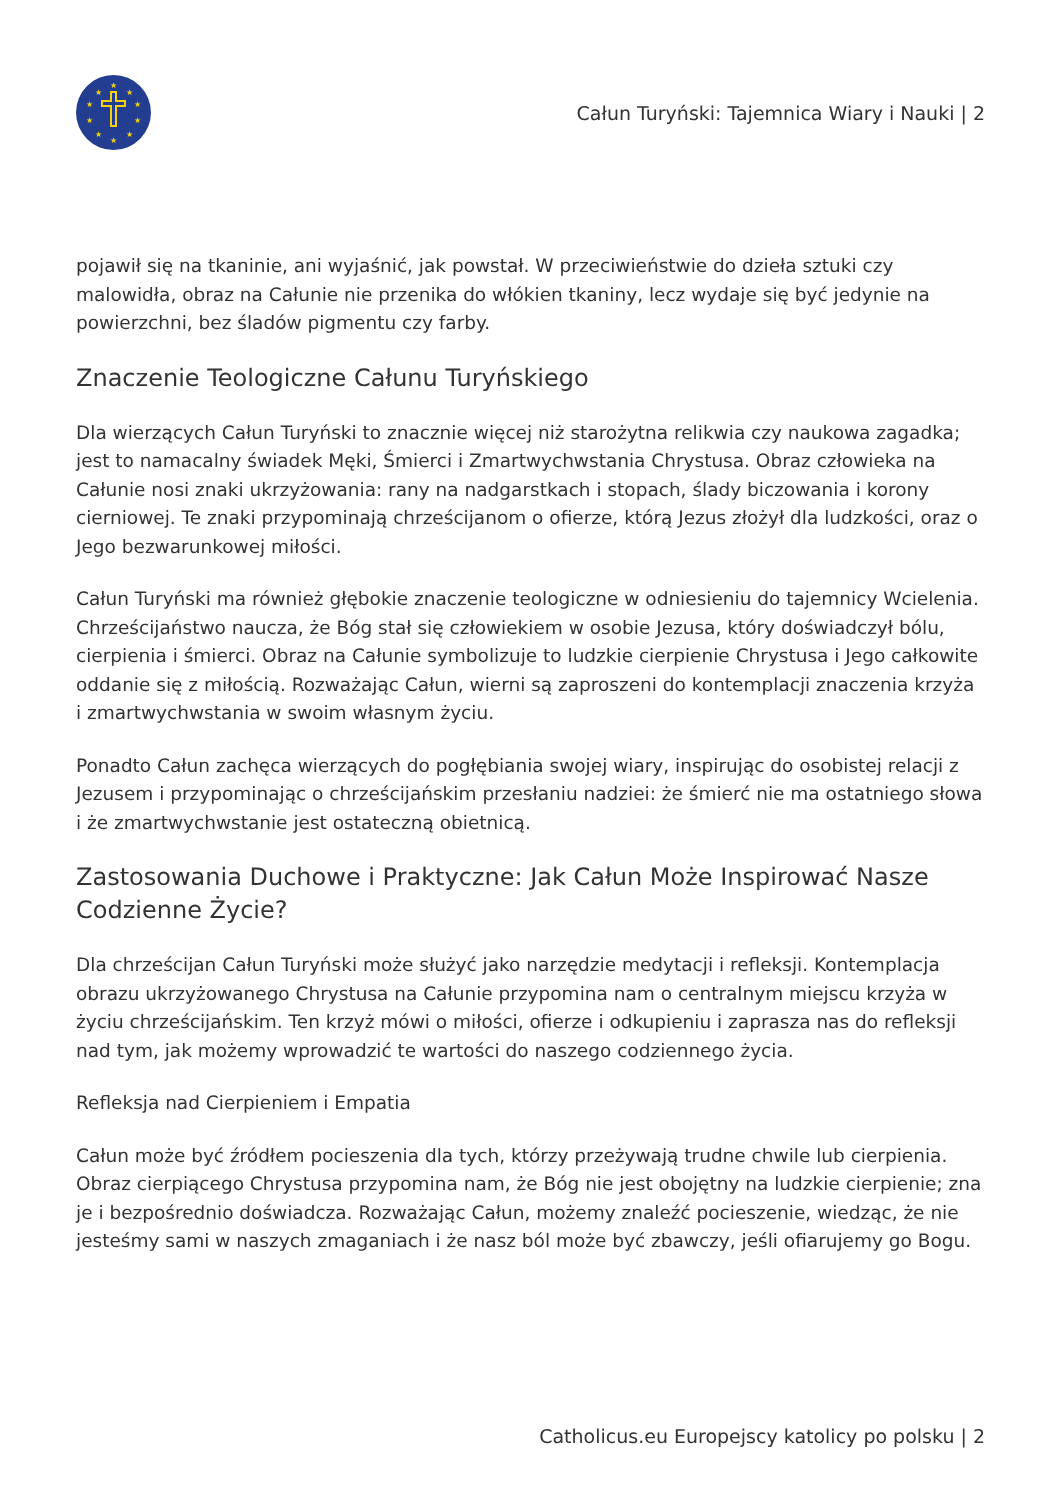★
★
★
★
★
★
★
★
★
★
Całun Turyński: Tajemnica Wiary i Nauki | 2
pojawił się na tkaninie, ani wyjaśnić, jak powstał. W przeciwieństwie do dzieła sztuki czy malowidła, obraz na Całunie nie przenika do włókien tkaniny, lecz wydaje się być jedynie na powierzchni, bez śladów pigmentu czy farby.
Znaczenie Teologiczne Całunu Turyńskiego
Dla wierzących Całun Turyński to znacznie więcej niż starożytna relikwia czy naukowa zagadka; jest to namacalny świadek Męki, Śmierci i Zmartwychwstania Chrystusa. Obraz człowieka na Całunie nosi znaki ukrzyżowania: rany na nadgarstkach i stopach, ślady biczowania i korony cierniowej. Te znaki przypominają chrześcijanom o ofierze, którą Jezus złożył dla ludzkości, oraz o Jego bezwarunkowej miłości.
Całun Turyński ma również głębokie znaczenie teologiczne w odniesieniu do tajemnicy Wcielenia. Chrześcijaństwo naucza, że Bóg stał się człowiekiem w osobie Jezusa, który doświadczył bólu, cierpienia i śmierci. Obraz na Całunie symbolizuje to ludzkie cierpienie Chrystusa i Jego całkowite oddanie się z miłością. Rozważając Całun, wierni są zaproszeni do kontemplacji znaczenia krzyża i zmartwychwstania w swoim własnym życiu.
Ponadto Całun zachęca wierzących do pogłębiania swojej wiary, inspirując do osobistej relacji z Jezusem i przypominając o chrześcijańskim przesłaniu nadziei: że śmierć nie ma ostatniego słowa i że zmartwychwstanie jest ostateczną obietnicą.
Zastosowania Duchowe i Praktyczne: Jak Całun Może Inspirować Nasze Codzienne Życie?
Dla chrześcijan Całun Turyński może służyć jako narzędzie medytacji i refleksji. Kontemplacja obrazu ukrzyżowanego Chrystusa na Całunie przypomina nam o centralnym miejscu krzyża w życiu chrześcijańskim. Ten krzyż mówi o miłości, ofierze i odkupieniu i zaprasza nas do refleksji nad tym, jak możemy wprowadzić te wartości do naszego codziennego życia.
Refleksja nad Cierpieniem i Empatia
Całun może być źródłem pocieszenia dla tych, którzy przeżywają trudne chwile lub cierpienia. Obraz cierpiącego Chrystusa przypomina nam, że Bóg nie jest obojętny na ludzkie cierpienie; zna je i bezpośrednio doświadcza. Rozważając Całun, możemy znaleźć pocieszenie, wiedząc, że nie jesteśmy sami w naszych zmaganiach i że nasz ból może być zbawczy, jeśli ofiarujemy go Bogu.
Catholicus.eu Europejscy katolicy po polsku | 2